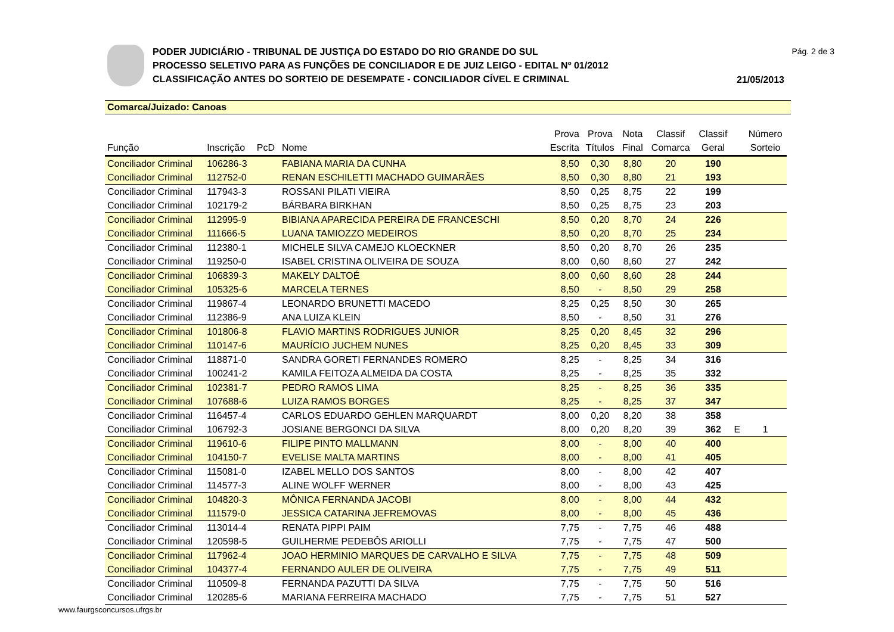PODER JUDICIÁRIO - TRIBUNAL DE JUSTIÇA DO ESTADO DO RIO GRANDE DO SUL
PROCESSO SELETIVO PARA AS FUNÇÕES DE CONCILIADOR E DE JUIZ LEIGO - EDITAL Nº 01/2012
CLASSIFICAÇÃO ANTES DO SORTEIO DE DESEMPATE - CONCILIADOR CÍVEL E CRIMINAL
Pág. 2 de 3
21/05/2013
Comarca/Juizado: Canoas
| Função | Inscrição | PcD | Nome | Prova Escrita | Prova Títulos | Nota Final | Classif Comarca | Classif Geral | | Número Sorteio |
| --- | --- | --- | --- | --- | --- | --- | --- | --- | --- | --- |
| Conciliador Criminal | 106286-3 | | FABIANA MARIA DA CUNHA | 8,50 | 0,30 | 8,80 | 20 | 190 | | |
| Conciliador Criminal | 112752-0 | | RENAN ESCHILETTI MACHADO GUIMARÃES | 8,50 | 0,30 | 8,80 | 21 | 193 | | |
| Conciliador Criminal | 117943-3 | | ROSSANI PILATI VIEIRA | 8,50 | 0,25 | 8,75 | 22 | 199 | | |
| Conciliador Criminal | 102179-2 | | BÁRBARA BIRKHAN | 8,50 | 0,25 | 8,75 | 23 | 203 | | |
| Conciliador Criminal | 112995-9 | | BIBIANA APARECIDA PEREIRA DE FRANCESCHI | 8,50 | 0,20 | 8,70 | 24 | 226 | | |
| Conciliador Criminal | 111666-5 | | LUANA TAMIOZZO MEDEIROS | 8,50 | 0,20 | 8,70 | 25 | 234 | | |
| Conciliador Criminal | 112380-1 | | MICHELE SILVA CAMEJO KLOECKNER | 8,50 | 0,20 | 8,70 | 26 | 235 | | |
| Conciliador Criminal | 119250-0 | | ISABEL CRISTINA OLIVEIRA DE SOUZA | 8,00 | 0,60 | 8,60 | 27 | 242 | | |
| Conciliador Criminal | 106839-3 | | MAKELY DALTOÉ | 8,00 | 0,60 | 8,60 | 28 | 244 | | |
| Conciliador Criminal | 105325-6 | | MARCELA TERNES | 8,50 | - | 8,50 | 29 | 258 | | |
| Conciliador Criminal | 119867-4 | | LEONARDO BRUNETTI MACEDO | 8,25 | 0,25 | 8,50 | 30 | 265 | | |
| Conciliador Criminal | 112386-9 | | ANA LUIZA KLEIN | 8,50 | - | 8,50 | 31 | 276 | | |
| Conciliador Criminal | 101806-8 | | FLAVIO MARTINS RODRIGUES JUNIOR | 8,25 | 0,20 | 8,45 | 32 | 296 | | |
| Conciliador Criminal | 110147-6 | | MAURÍCIO JUCHEM NUNES | 8,25 | 0,20 | 8,45 | 33 | 309 | | |
| Conciliador Criminal | 118871-0 | | SANDRA GORETI FERNANDES ROMERO | 8,25 | - | 8,25 | 34 | 316 | | |
| Conciliador Criminal | 100241-2 | | KAMILA FEITOZA ALMEIDA DA COSTA | 8,25 | - | 8,25 | 35 | 332 | | |
| Conciliador Criminal | 102381-7 | | PEDRO RAMOS LIMA | 8,25 | - | 8,25 | 36 | 335 | | |
| Conciliador Criminal | 107688-6 | | LUIZA RAMOS BORGES | 8,25 | - | 8,25 | 37 | 347 | | |
| Conciliador Criminal | 116457-4 | | CARLOS EDUARDO GEHLEN MARQUARDT | 8,00 | 0,20 | 8,20 | 38 | 358 | | |
| Conciliador Criminal | 106792-3 | | JOSIANE BERGONCI DA SILVA | 8,00 | 0,20 | 8,20 | 39 | 362 | E | 1 |
| Conciliador Criminal | 119610-6 | | FILIPE PINTO MALLMANN | 8,00 | - | 8,00 | 40 | 400 | | |
| Conciliador Criminal | 104150-7 | | EVELISE MALTA MARTINS | 8,00 | - | 8,00 | 41 | 405 | | |
| Conciliador Criminal | 115081-0 | | IZABEL MELLO DOS SANTOS | 8,00 | - | 8,00 | 42 | 407 | | |
| Conciliador Criminal | 114577-3 | | ALINE WOLFF WERNER | 8,00 | - | 8,00 | 43 | 425 | | |
| Conciliador Criminal | 104820-3 | | MÔNICA FERNANDA JACOBI | 8,00 | - | 8,00 | 44 | 432 | | |
| Conciliador Criminal | 111579-0 | | JESSICA CATARINA JEFREMOVAS | 8,00 | - | 8,00 | 45 | 436 | | |
| Conciliador Criminal | 113014-4 | | RENATA PIPPI PAIM | 7,75 | - | 7,75 | 46 | 488 | | |
| Conciliador Criminal | 120598-5 | | GUILHERME PEDEBÔS ARIOLLI | 7,75 | - | 7,75 | 47 | 500 | | |
| Conciliador Criminal | 117962-4 | | JOAO HERMINIO MARQUES DE CARVALHO E SILVA | 7,75 | - | 7,75 | 48 | 509 | | |
| Conciliador Criminal | 104377-4 | | FERNANDO AULER DE OLIVEIRA | 7,75 | - | 7,75 | 49 | 511 | | |
| Conciliador Criminal | 110509-8 | | FERNANDA PAZUTTI DA SILVA | 7,75 | - | 7,75 | 50 | 516 | | |
| Conciliador Criminal | 120285-6 | | MARIANA FERREIRA MACHADO | 7,75 | - | 7,75 | 51 | 527 | | |
www.faurgsconcursos.ufrgs.br